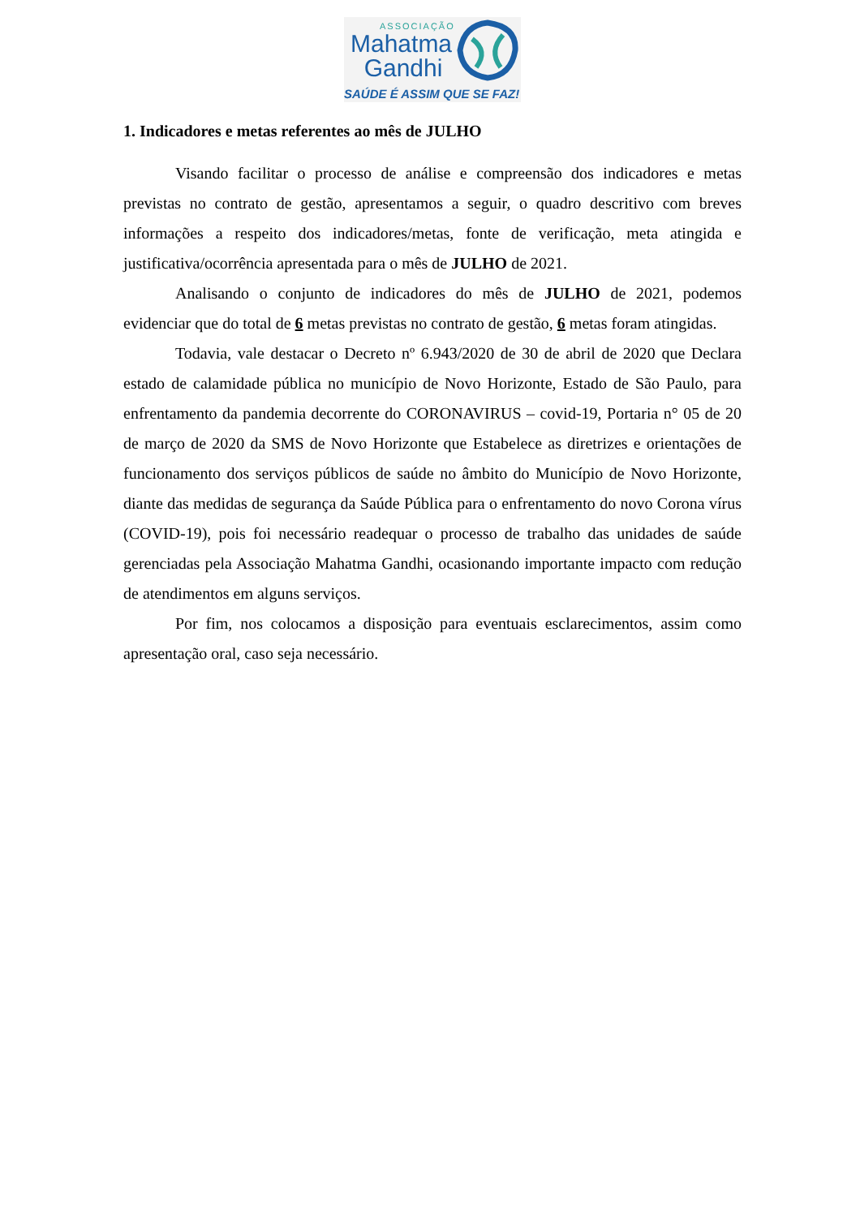ASSOCIAÇÃO
Mahatma
Gandhi
SAÚDE É ASSIM QUE SE FAZ!
1. Indicadores e metas referentes ao mês de JULHO
Visando facilitar o processo de análise e compreensão dos indicadores e metas previstas no contrato de gestão, apresentamos a seguir, o quadro descritivo com breves informações a respeito dos indicadores/metas, fonte de verificação, meta atingida e justificativa/ocorrência apresentada para o mês de JULHO de 2021.
Analisando o conjunto de indicadores do mês de JULHO de 2021, podemos evidenciar que do total de 6 metas previstas no contrato de gestão, 6 metas foram atingidas.
Todavia, vale destacar o Decreto nº 6.943/2020 de 30 de abril de 2020 que Declara estado de calamidade pública no município de Novo Horizonte, Estado de São Paulo, para enfrentamento da pandemia decorrente do CORONAVIRUS – covid-19, Portaria n° 05 de 20 de março de 2020 da SMS de Novo Horizonte que Estabelece as diretrizes e orientações de funcionamento dos serviços públicos de saúde no âmbito do Município de Novo Horizonte, diante das medidas de segurança da Saúde Pública para o enfrentamento do novo Corona vírus (COVID-19), pois foi necessário readequar o processo de trabalho das unidades de saúde gerenciadas pela Associação Mahatma Gandhi, ocasionando importante impacto com redução de atendimentos em alguns serviços.
Por fim, nos colocamos a disposição para eventuais esclarecimentos, assim como apresentação oral, caso seja necessário.